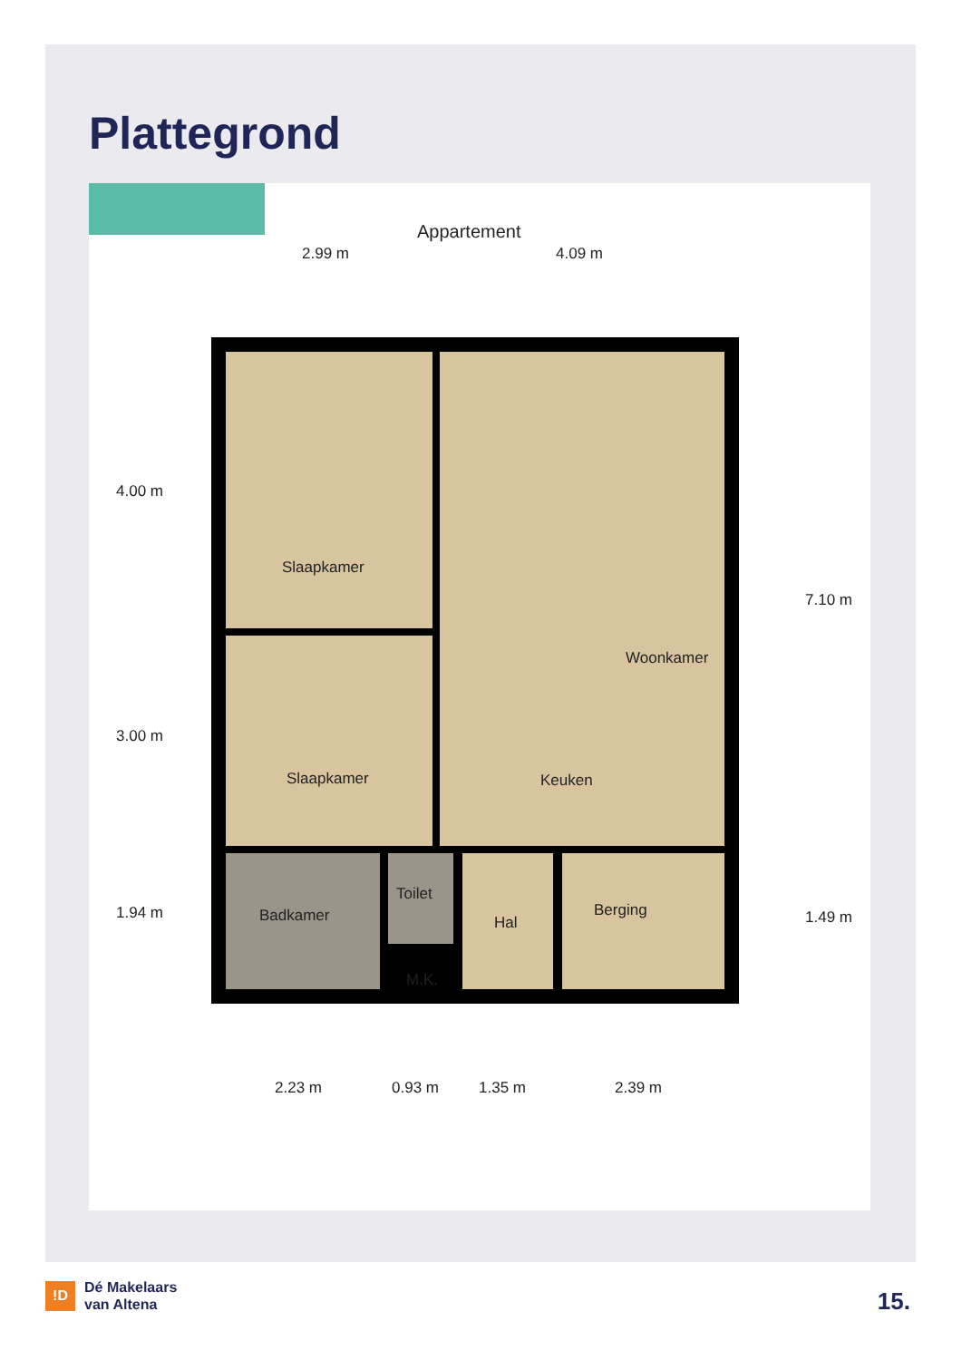Plattegrond
Appartement
2.99 m 4.09 m
Woonkamer
Slaapkamer
Slaapkamer Keuken
Badkamer
Toilet
Hal
Berging
M.K.
4.00 m
3.00 m
1.94 m
7.10 m
1.49 m
2.23 m 0.93 m 1.35 m 2.39 m
!D
Dé Makelaars
van Altena
15.